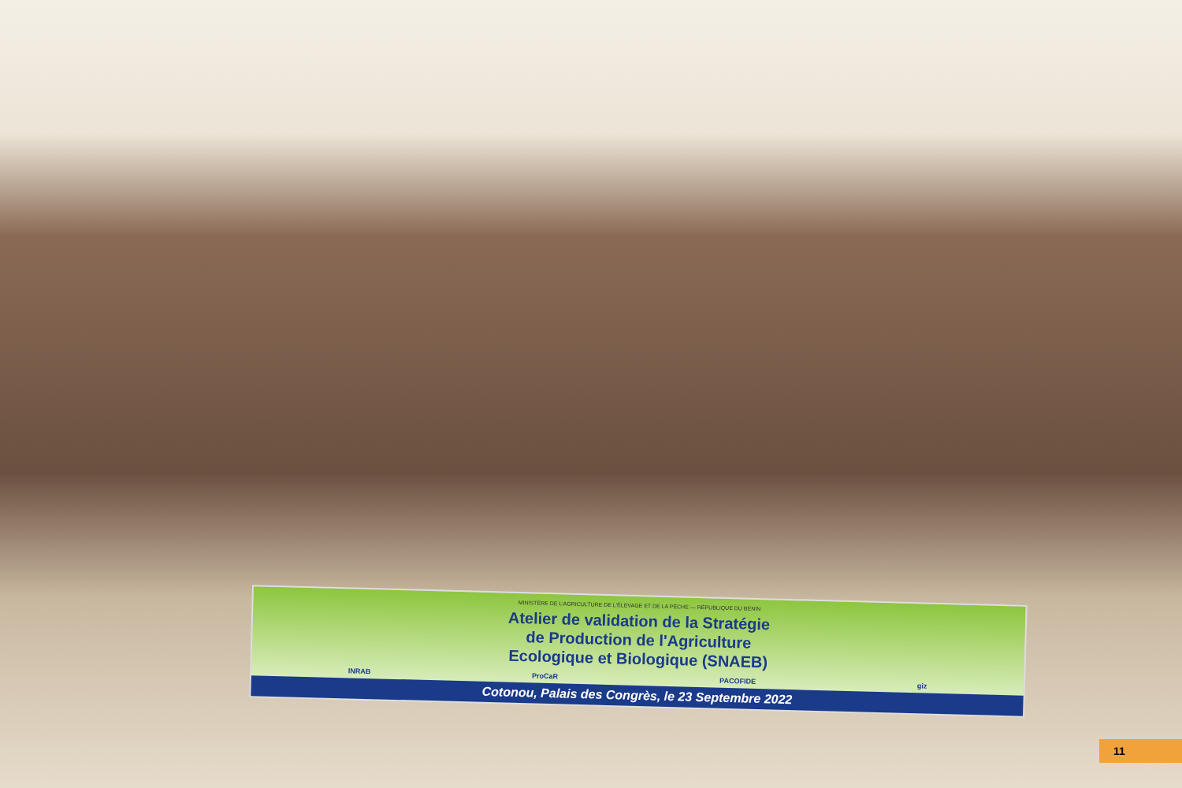MINISTÈRE DE L'AGRICULTURE DE L'ÉLEVAGE ET DE LA PÊCHE — RÉPUBLIQUE DU BENIN
Atelier de validation de la Stratégie
de Production de l'Agriculture
Ecologique et Biologique (SNAEB)
INRAB ProCaR PACOFIDE giz
Cotonou, Palais des Congrès, le 23 Septembre 2022
11